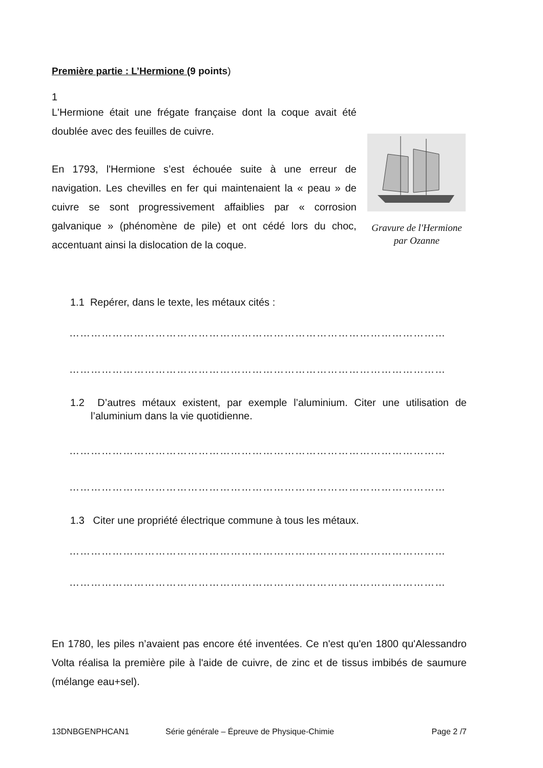Première partie : L’Hermione (9 points)
1
L'Hermione était une frégate française dont la coque avait été doublée avec des feuilles de cuivre.
En 1793, l'Hermione s’est échouée suite à une erreur de navigation. Les chevilles en fer qui maintenaient la « peau » de cuivre se sont progressivement affaiblies par « corrosion galvanique » (phénomène de pile) et ont cédé lors du choc, accentuant ainsi la dislocation de la coque.
Gravure de l'Hermione
par Ozanne
1.1 Repérer, dans le texte, les métaux cités :
……………………………………………………………………………………………
……………………………………………………………………………………………
1.2 D’autres métaux existent, par exemple l’aluminium. Citer une utilisation de l’aluminium dans la vie quotidienne.
……………………………………………………………………………………………
……………………………………………………………………………………………
1.3 Citer une propriété électrique commune à tous les métaux.
……………………………………………………………………………………………
……………………………………………………………………………………………
En 1780, les piles n’avaient pas encore été inventées. Ce n'est qu'en 1800 qu'Alessandro Volta réalisa la première pile à l'aide de cuivre, de zinc et de tissus imbibés de saumure (mélange eau+sel).
13DNBGENPHCAN1 Série générale – Épreuve de Physique-Chimie Page 2 /7